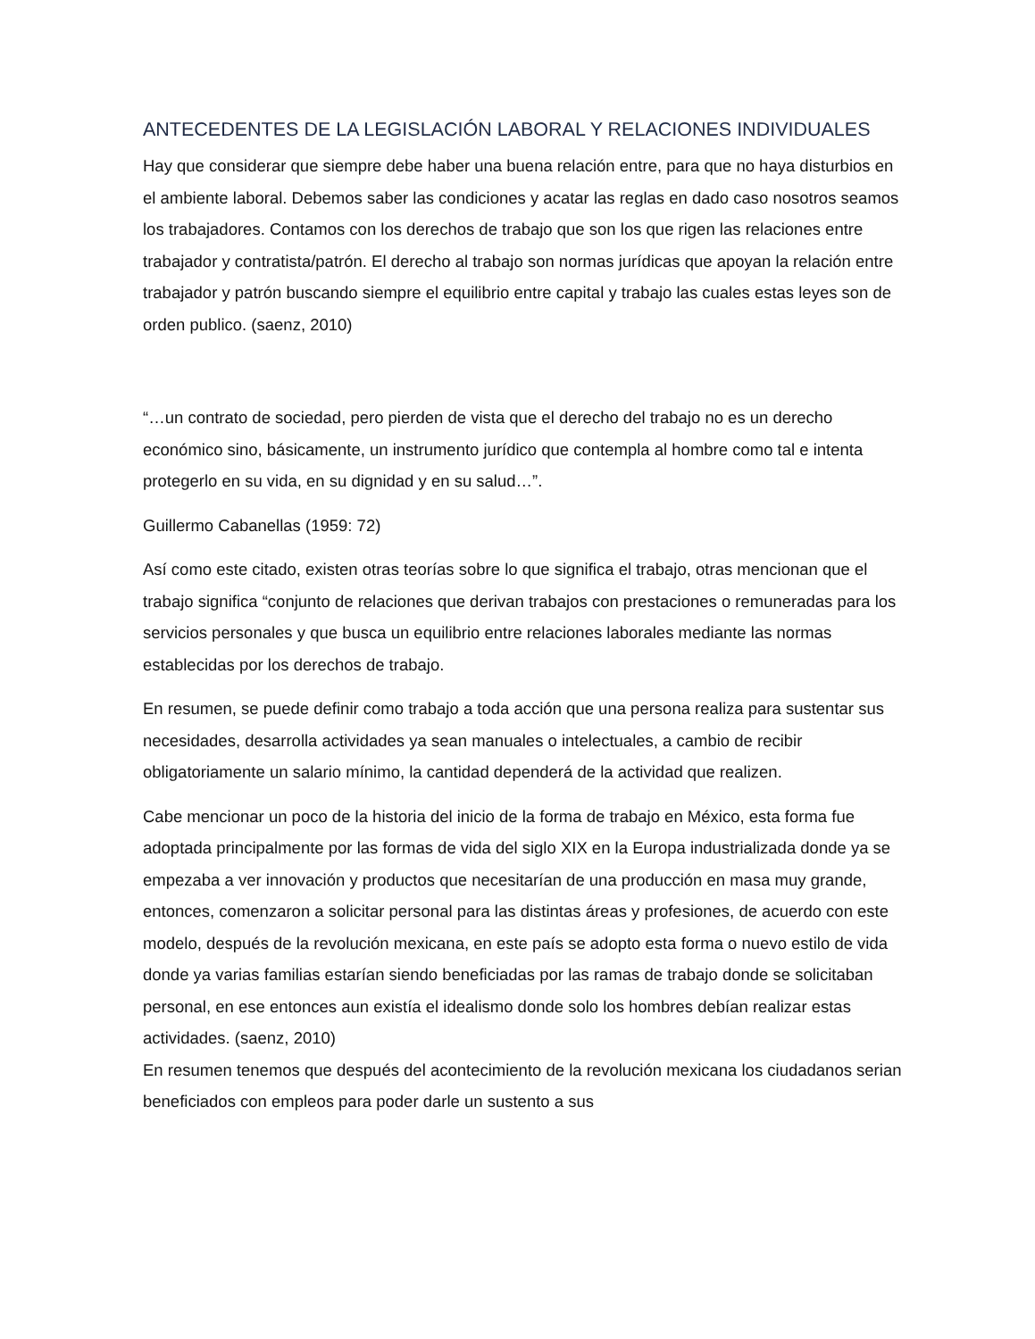ANTECEDENTES DE LA LEGISLACIÓN LABORAL Y RELACIONES INDIVIDUALES
Hay que considerar que siempre debe haber una buena relación entre, para que no haya disturbios en el ambiente laboral. Debemos saber las condiciones y acatar las reglas en dado caso nosotros seamos los trabajadores. Contamos con los derechos de trabajo que son los que rigen las relaciones entre trabajador y contratista/patrón. El derecho al trabajo son normas jurídicas que apoyan la relación entre trabajador y patrón buscando siempre el equilibrio entre capital y trabajo las cuales estas leyes son de orden publico. (saenz, 2010)
“…un contrato de sociedad, pero pierden de vista que el derecho del trabajo no es un derecho económico sino, básicamente, un instrumento jurídico que contempla al hombre como tal e intenta protegerlo en su vida, en su dignidad y en su salud…”.
Guillermo Cabanellas (1959: 72)
Así como este citado, existen otras teorías sobre lo que significa el trabajo, otras mencionan que el trabajo significa “conjunto de relaciones que derivan trabajos con prestaciones o remuneradas para los servicios personales y que busca un equilibrio entre relaciones laborales mediante las normas establecidas por los derechos de trabajo.
En resumen, se puede definir como trabajo a toda acción que una persona realiza para sustentar sus necesidades, desarrolla actividades ya sean manuales o intelectuales, a cambio de recibir obligatoriamente un salario mínimo, la cantidad dependerá de la actividad que realizen.
Cabe mencionar un poco de la historia del inicio de la forma de trabajo en México, esta forma fue adoptada principalmente por las formas de vida del siglo XIX en la Europa industrializada donde ya se empezaba a ver innovación y productos que necesitarían de una producción en masa muy grande, entonces, comenzaron a solicitar personal para las distintas áreas y profesiones, de acuerdo con este modelo, después de la revolución mexicana, en este país se adopto esta forma o nuevo estilo de vida donde ya varias familias estarían siendo beneficiadas por las ramas de trabajo donde se solicitaban personal, en ese entonces aun existía el idealismo donde solo los hombres debían realizar estas actividades. (saenz, 2010)
En resumen tenemos que después del acontecimiento de la revolución mexicana los ciudadanos serian beneficiados con empleos para poder darle un sustento a sus